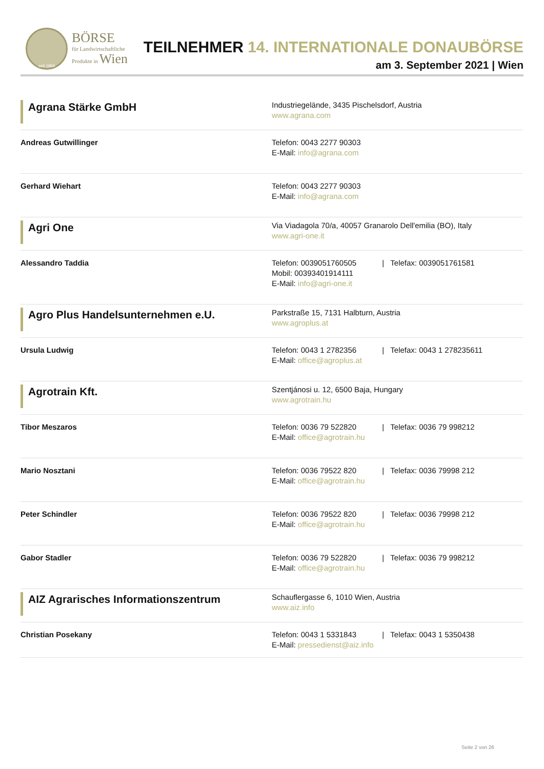seit 1869
BÖRSE
für Landwirtschaftliche
Produkte in Wien
TEILNEHMER 14. INTERNATIONALE DONAUBÖRSE
am 3. September 2021 | Wien
| Agrana Stärke GmbH | Industriegelände, 3435 Pischelsdorf, Austria www.agrana.com |
| Andreas Gutwillinger | Telefon: 0043 2277 90303 E-Mail: info@agrana.com |
| Gerhard Wiehart | Telefon: 0043 2277 90303 E-Mail: info@agrana.com |
| Agri One | Via Viadagola 70/a, 40057 Granarolo Dell'emilia (BO), Italy www.agri-one.it |
| Alessandro Taddia | Telefon: 0039051760505 / Telefax: 0039051761581 Mobil: 00393401914111 E-Mail: info@agri-one.it |
| Agro Plus Handelsunternehmen e.U. | Parkstraße 15, 7131 Halbturn, Austria www.agroplus.at |
| Ursula Ludwig | Telefon: 0043 1 2782356 / Telefax: 0043 1 278235611 E-Mail: office@agroplus.at |
| Agrotrain Kft. | Szentjánosi u. 12, 6500 Baja, Hungary www.agrotrain.hu |
| Tibor Meszaros | Telefon: 0036 79 522820 / Telefax: 0036 79 998212 E-Mail: office@agrotrain.hu |
| Mario Nosztani | Telefon: 0036 79522 820 / Telefax: 0036 79998 212 E-Mail: office@agrotrain.hu |
| Peter Schindler | Telefon: 0036 79522 820 / Telefax: 0036 79998 212 E-Mail: office@agrotrain.hu |
| Gabor Stadler | Telefon: 0036 79 522820 / Telefax: 0036 79 998212 E-Mail: office@agrotrain.hu |
| AIZ Agrarisches Informationszentrum | Schauflergasse 6, 1010 Wien, Austria www.aiz.info |
| Christian Posekany | Telefon: 0043 1 5331843 / Telefax: 0043 1 5350438 E-Mail: pressedienst@aiz.info |
Seite 2 von 26